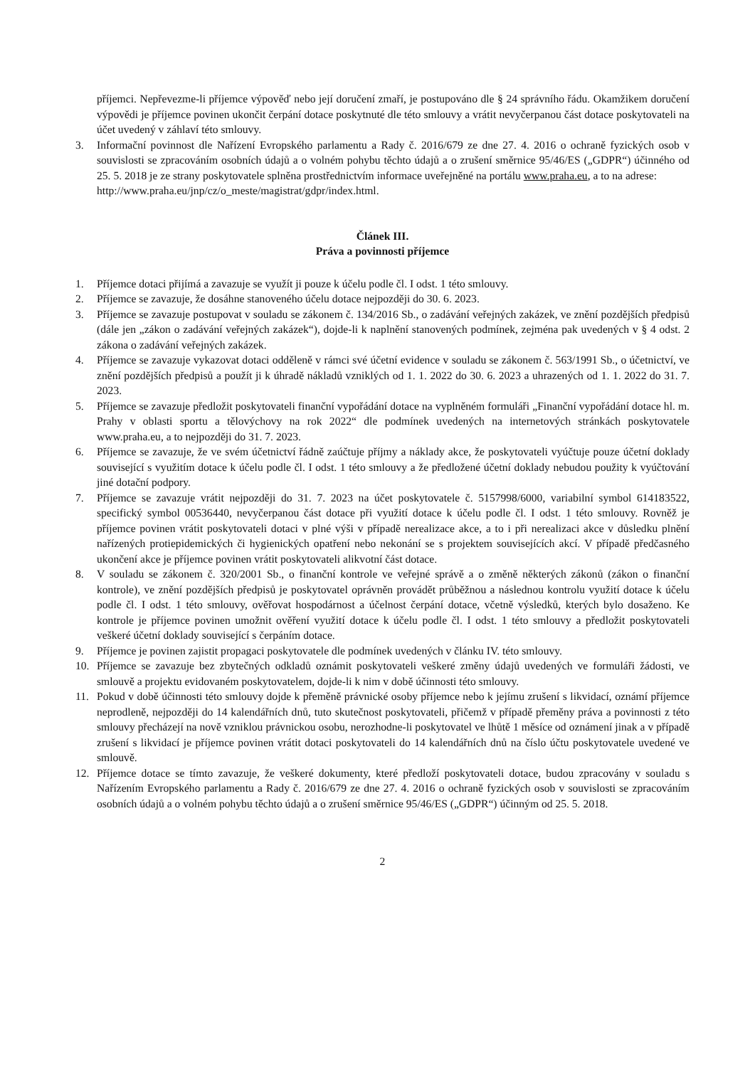příjemci. Nepřevezme-li příjemce výpověď nebo její doručení zmaří, je postupováno dle § 24 správního řádu. Okamžikem doručení výpovědi je příjemce povinen ukončit čerpání dotace poskytnuté dle této smlouvy a vrátit nevyčerpanou část dotace poskytovateli na účet uvedený v záhlaví této smlouvy.
3. Informační povinnost dle Nařízení Evropského parlamentu a Rady č. 2016/679 ze dne 27. 4. 2016 o ochraně fyzických osob v souvislosti se zpracováním osobních údajů a o volném pohybu těchto údajů a o zrušení směrnice 95/46/ES („GDPR“) účinného od 25. 5. 2018 je ze strany poskytovatele splněna prostřednictvím informace uveřejněné na portálu www.praha.eu, a to na adrese:
http://www.praha.eu/jnp/cz/o_meste/magistrat/gdpr/index.html.
Článek III.
Práva a povinnosti příjemce
1. Příjemce dotaci přijímá a zavazuje se využít ji pouze k účelu podle čl. I odst. 1 této smlouvy.
2. Příjemce se zavazuje, že dosáhne stanoveného účelu dotace nejpozději do 30. 6. 2023.
3. Příjemce se zavazuje postupovat v souladu se zákonem č. 134/2016 Sb., o zadávání veřejných zakázek, ve znění pozdějších předpisů (dále jen „zákon o zadávání veřejných zakázek“), dojde-li k naplnění stanovených podmínek, zejména pak uvedených v § 4 odst. 2 zákona o zadávání veřejných zakázek.
4. Příjemce se zavazuje vykazovat dotaci odděleně v rámci své účetní evidence v souladu se zákonem č. 563/1991 Sb., o účetnictví, ve znění pozdějších předpisů a použít ji k úhradě nákladů vzniklých od 1. 1. 2022 do 30. 6. 2023 a uhrazených od 1. 1. 2022 do 31. 7. 2023.
5. Příjemce se zavazuje předložit poskytovateli finanční vypořádání dotace na vyplněném formuláři „Finanční vypořádání dotace hl. m. Prahy v oblasti sportu a tělovýchovy na rok 2022“ dle podmínek uvedených na internetových stránkách poskytovatele www.praha.eu, a to nejpozději do 31. 7. 2023.
6. Příjemce se zavazuje, že ve svém účetnictví řádně zaúčtuje příjmy a náklady akce, že poskytovateli vyúčtuje pouze účetní doklady související s využitím dotace k účelu podle čl. I odst. 1 této smlouvy a že předložené účetní doklady nebudou použity k vyúčtování jiné dotační podpory.
7. Příjemce se zavazuje vrátit nejpozději do 31. 7. 2023 na účet poskytovatele č. 5157998/6000, variabilní symbol 614183522, specifický symbol 00536440, nevyčerpanou část dotace při využití dotace k účelu podle čl. I odst. 1 této smlouvy. Rovněž je příjemce povinen vrátit poskytovateli dotaci v plné výši v případě nerealizace akce, a to i při nerealizaci akce v důsledku plnění nařízených protiepidemických či hygienických opatření nebo nekonání se s projektem souvisejících akcí. V případě předčasného ukončení akce je příjemce povinen vrátit poskytovateli alikvotní část dotace.
8. V souladu se zákonem č. 320/2001 Sb., o finanční kontrole ve veřejné správě a o změně některých zákonů (zákon o finanční kontrole), ve znění pozdějších předpisů je poskytovatel oprávněn provádět průběžnou a následnou kontrolu využití dotace k účelu podle čl. I odst. 1 této smlouvy, ověřovat hospodárnost a účelnost čerpání dotace, včetně výsledků, kterých bylo dosaženo. Ke kontrole je příjemce povinen umožnit ověření využití dotace k účelu podle čl. I odst. 1 této smlouvy a předložit poskytovateli veškeré účetní doklady související s čerpáním dotace.
9. Příjemce je povinen zajistit propagaci poskytovatele dle podmínek uvedených v článku IV. této smlouvy.
10. Příjemce se zavazuje bez zbytečných odkladů oznámit poskytovateli veškeré změny údajů uvedených ve formuláři žádosti, ve smlouvě a projektu evidovaném poskytovatelem, dojde-li k nim v době účinnosti této smlouvy.
11. Pokud v době účinnosti této smlouvy dojde k přeměně právnické osoby příjemce nebo k jejímu zrušení s likvidací, oznámí příjemce neprodleně, nejpozději do 14 kalendářních dnů, tuto skutečnost poskytovateli, přičemž v případě přeměny práva a povinnosti z této smlouvy přecházejí na nově vzniklou právnickou osobu, nerozhodne-li poskytovatel ve lhůtě 1 měsíce od oznámení jinak a v případě zrušení s likvidací je příjemce povinen vrátit dotaci poskytovateli do 14 kalendářních dnů na číslo účtu poskytovatele uvedené ve smlouvě.
12. Příjemce dotace se tímto zavazuje, že veškeré dokumenty, které předloží poskytovateli dotace, budou zpracovány v souladu s Nařízením Evropského parlamentu a Rady č. 2016/679 ze dne 27. 4. 2016 o ochraně fyzických osob v souvislosti se zpracováním osobních údajů a o volném pohybu těchto údajů a o zrušení směrnice 95/46/ES („GDPR“) účinným od 25. 5. 2018.
2